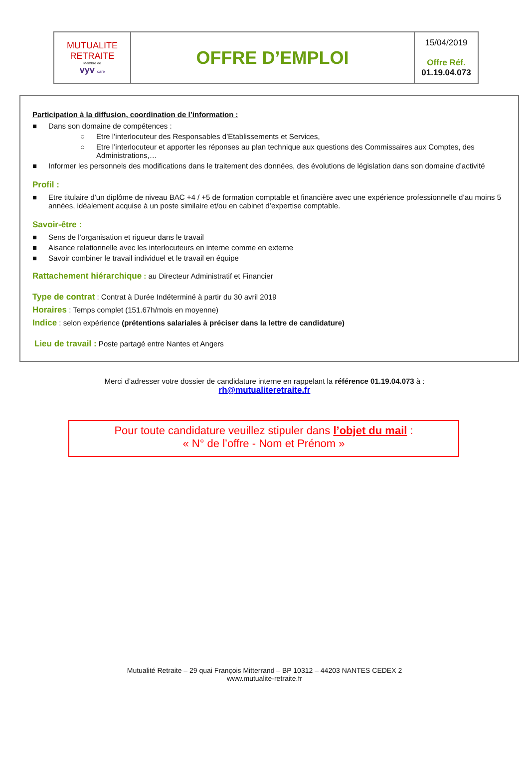| MUTUALITE RETRAITE Membre de vyv care | OFFRE D’EMPLOI | 15/04/2019 Offre Réf. 01.19.04.073 |
Participation à la diffusion, coordination de l’information :
■ Dans son domaine de compétences :
○ Etre l’interlocuteur des Responsables d’Etablissements et Services,
○ Etre l’interlocuteur et apporter les réponses au plan technique aux questions des Commissaires aux Comptes, des Administrations,…
■ Informer les personnels des modifications dans le traitement des données, des évolutions de législation dans son domaine d’activité
Profil :
■ Etre titulaire d’un diplôme de niveau BAC +4 / +5 de formation comptable et financière avec une expérience professionnelle d’au moins 5 années, idéalement acquise à un poste similaire et/ou en cabinet d’expertise comptable.
Savoir-être :
■ Sens de l’organisation et rigueur dans le travail
■ Aisance relationnelle avec les interlocuteurs en interne comme en externe
■ Savoir combiner le travail individuel et le travail en équipe
Rattachement hiérarchique : au Directeur Administratif et Financier
Type de contrat : Contrat à Durée Indéterminé à partir du 30 avril 2019
Horaires : Temps complet (151.67h/mois en moyenne)
Indice : selon expérience (prétentions salariales à préciser dans la lettre de candidature)
Lieu de travail : Poste partagé entre Nantes et Angers
Merci d’adresser votre dossier de candidature interne en rappelant la référence 01.19.04.073 à :
rh@mutualiteretraite.fr
Pour toute candidature veuillez stipuler dans l’objet du mail :
« N° de l’offre - Nom et Prénom »
Mutualité Retraite – 29 quai François Mitterrand – BP 10312 – 44203 NANTES CEDEX 2
www.mutualite-retraite.fr